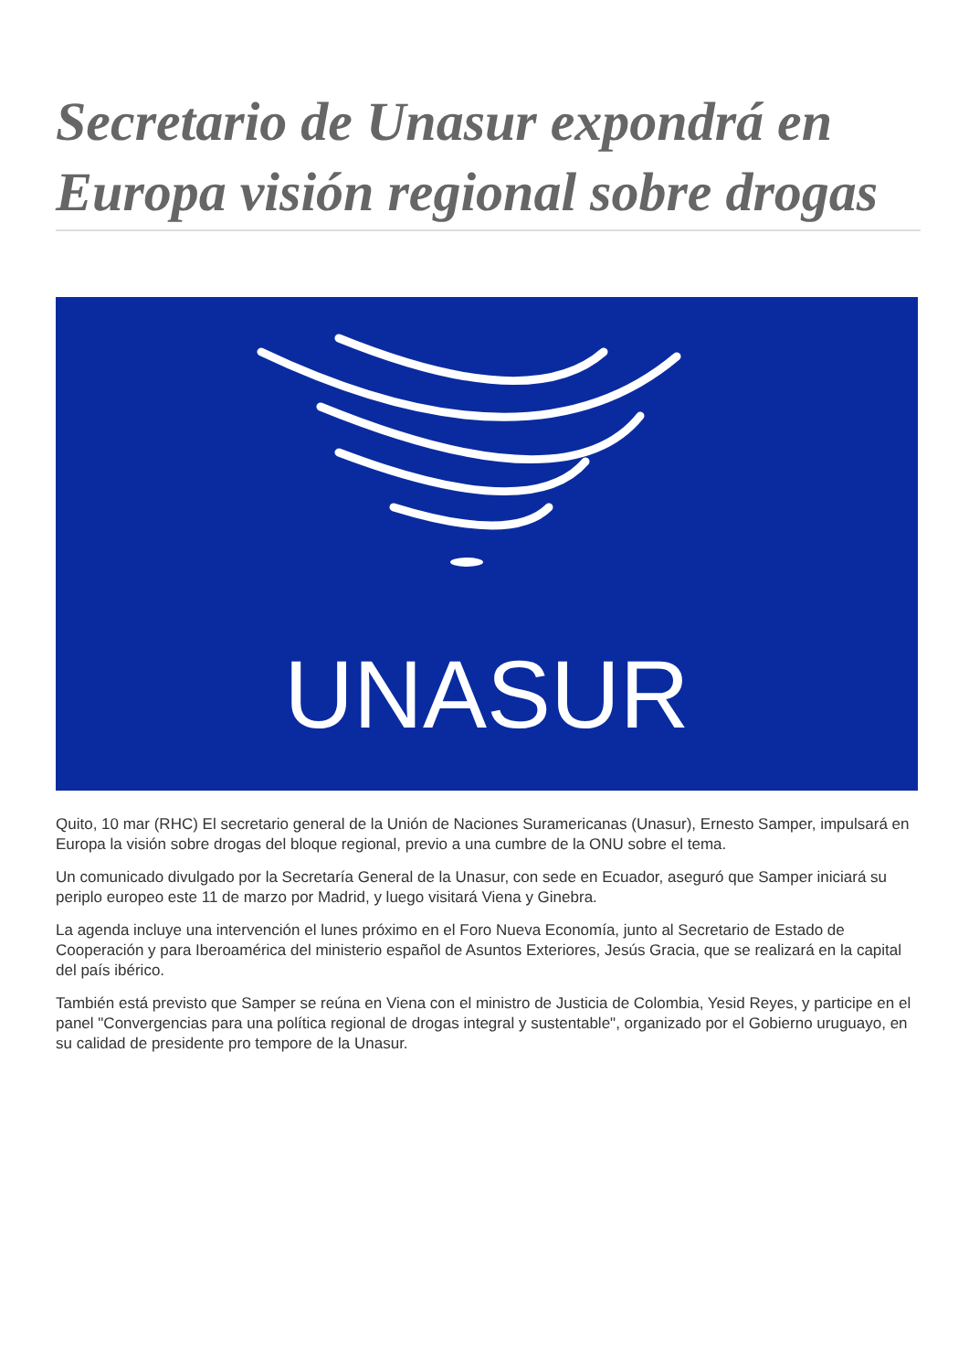Secretario de Unasur expondrá en Europa visión regional sobre drogas
UNASUR
Quito, 10 mar (RHC) El secretario general de la Unión de Naciones Suramericanas (Unasur), Ernesto Samper, impulsará en Europa la visión sobre drogas del bloque regional, previo a una cumbre de la ONU sobre el tema.
Un comunicado divulgado por la Secretaría General de la Unasur, con sede en Ecuador, aseguró que Samper iniciará su periplo europeo este 11 de marzo por Madrid, y luego visitará Viena y Ginebra.
La agenda incluye una intervención el lunes próximo en el Foro Nueva Economía, junto al Secretario de Estado de Cooperación y para Iberoamérica del ministerio español de Asuntos Exteriores, Jesús Gracia, que se realizará en la capital del país ibérico.
También está previsto que Samper se reúna en Viena con el ministro de Justicia de Colombia, Yesid Reyes, y participe en el panel "Convergencias para una política regional de drogas integral y sustentable", organizado por el Gobierno uruguayo, en su calidad de presidente pro tempore de la Unasur.